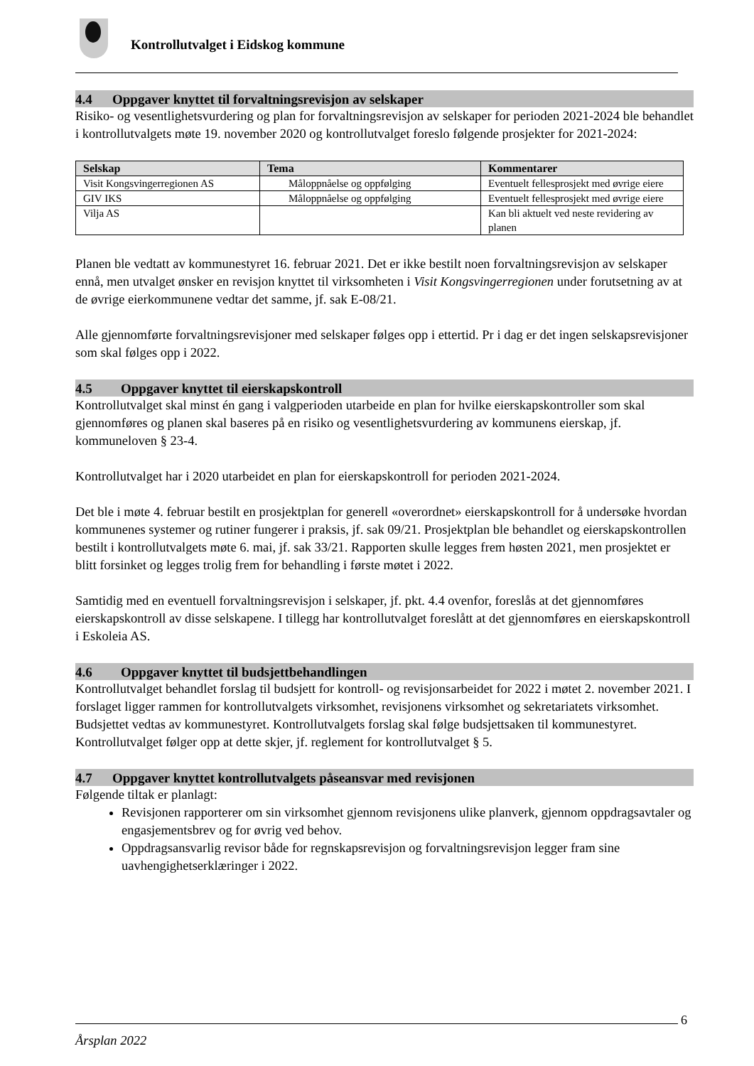Kontrollutvalget i Eidskog kommune
4.4 Oppgaver knyttet til forvaltningsrevisjon av selskaper
Risiko- og vesentlighetsvurdering og plan for forvaltningsrevisjon av selskaper for perioden 2021-2024 ble behandlet i kontrollutvalgets møte 19. november 2020 og kontrollutvalget foreslo følgende prosjekter for 2021-2024:
| Selskap | Tema | Kommentarer |
| --- | --- | --- |
| Visit Kongsvingerregionen AS | Måloppnåelse og oppfølging | Eventuelt fellesprosjekt med øvrige eiere |
| GIV IKS | Måloppnåelse og oppfølging | Eventuelt fellesprosjekt med øvrige eiere |
| Vilja AS | | Kan bli aktuelt ved neste revidering av planen |
Planen ble vedtatt av kommunestyret 16. februar 2021. Det er ikke bestilt noen forvaltningsrevisjon av selskaper ennå, men utvalget ønsker en revisjon knyttet til virksomheten i Visit Kongsvingerregionen under forutsetning av at de øvrige eierkommunene vedtar det samme, jf. sak E-08/21.
Alle gjennomførte forvaltningsrevisjoner med selskaper følges opp i ettertid. Pr i dag er det ingen selskapsrevisjoner som skal følges opp i 2022.
4.5 Oppgaver knyttet til eierskapskontroll
Kontrollutvalget skal minst én gang i valgperioden utarbeide en plan for hvilke eierskapskontroller som skal gjennomføres og planen skal baseres på en risiko og vesentlighetsvurdering av kommunens eierskap, jf. kommuneloven § 23-4.
Kontrollutvalget har i 2020 utarbeidet en plan for eierskapskontroll for perioden 2021-2024.
Det ble i møte 4. februar bestilt en prosjektplan for generell «overordnet» eierskapskontroll for å undersøke hvordan kommunenes systemer og rutiner fungerer i praksis, jf. sak 09/21. Prosjektplan ble behandlet og eierskapskontrollen bestilt i kontrollutvalgets møte 6. mai, jf. sak 33/21. Rapporten skulle legges frem høsten 2021, men prosjektet er blitt forsinket og legges trolig frem for behandling i første møtet i 2022.
Samtidig med en eventuell forvaltningsrevisjon i selskaper, jf. pkt. 4.4 ovenfor, foreslås at det gjennomføres eierskapskontroll av disse selskapene. I tillegg har kontrollutvalget foreslått at det gjennomføres en eierskapskontroll i Eskoleia AS.
4.6 Oppgaver knyttet til budsjettbehandlingen
Kontrollutvalget behandlet forslag til budsjett for kontroll- og revisjonsarbeidet for 2022 i møtet 2. november 2021. I forslaget ligger rammen for kontrollutvalgets virksomhet, revisjonens virksomhet og sekretariatets virksomhet. Budsjettet vedtas av kommunestyret. Kontrollutvalgets forslag skal følge budsjettsaken til kommunestyret. Kontrollutvalget følger opp at dette skjer, jf. reglement for kontrollutvalget § 5.
4.7 Oppgaver knyttet kontrollutvalgets påseansvar med revisjonen
Følgende tiltak er planlagt:
Revisjonen rapporterer om sin virksomhet gjennom revisjonens ulike planverk, gjennom oppdragsavtaler og engasjementsbrev og for øvrig ved behov.
Oppdragsansvarlig revisor både for regnskapsrevisjon og forvaltningsrevisjon legger fram sine uavhengighetserklæringer i 2022.
6
Årsplan 2022